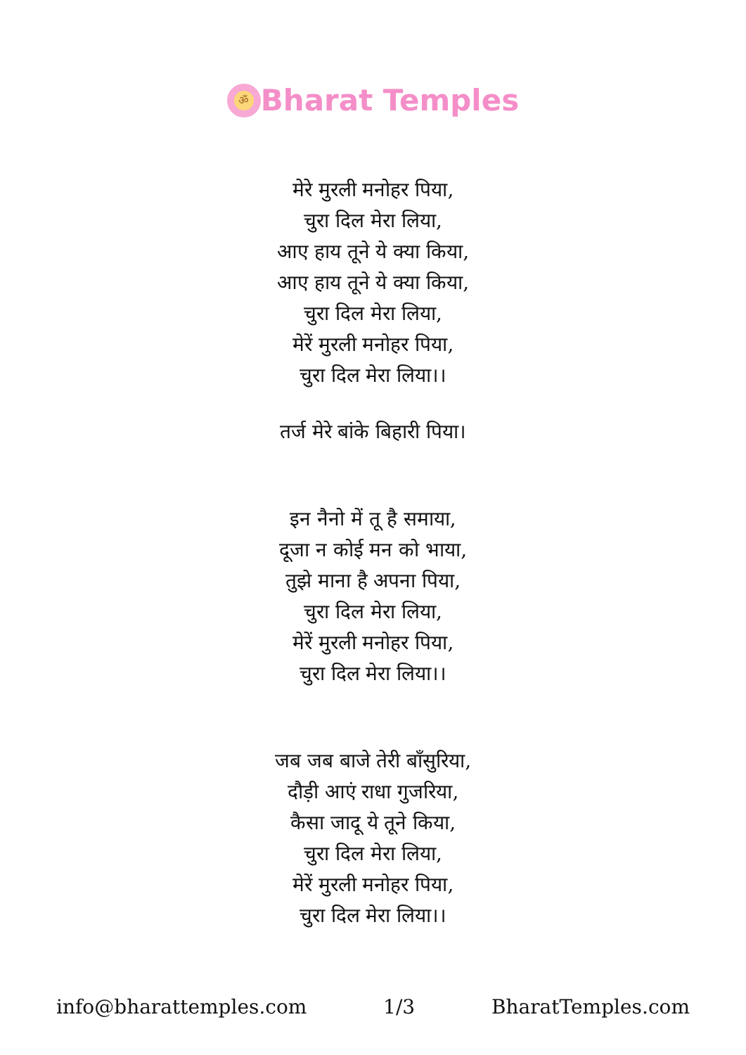ॐ
Bharat Temples
मेरे मुरली मनोहर पिया,
चुरा दिल मेरा लिया,
आए हाय तूने ये क्या किया,
आए हाय तूने ये क्या किया,
चुरा दिल मेरा लिया,
मेरें मुरली मनोहर पिया,
चुरा दिल मेरा लिया।।
तर्ज मेरे बांके बिहारी पिया।
इन नैनो में तू है समाया,
दूजा न कोई मन को भाया,
तुझे माना है अपना पिया,
चुरा दिल मेरा लिया,
मेरें मुरली मनोहर पिया,
चुरा दिल मेरा लिया।।
जब जब बाजे तेरी बाँसुरिया,
दौड़ी आएं राधा गुजरिया,
कैसा जादू ये तूने किया,
चुरा दिल मेरा लिया,
मेरें मुरली मनोहर पिया,
चुरा दिल मेरा लिया।।
info@bharattemples.com 1/3 BharatTemples.com